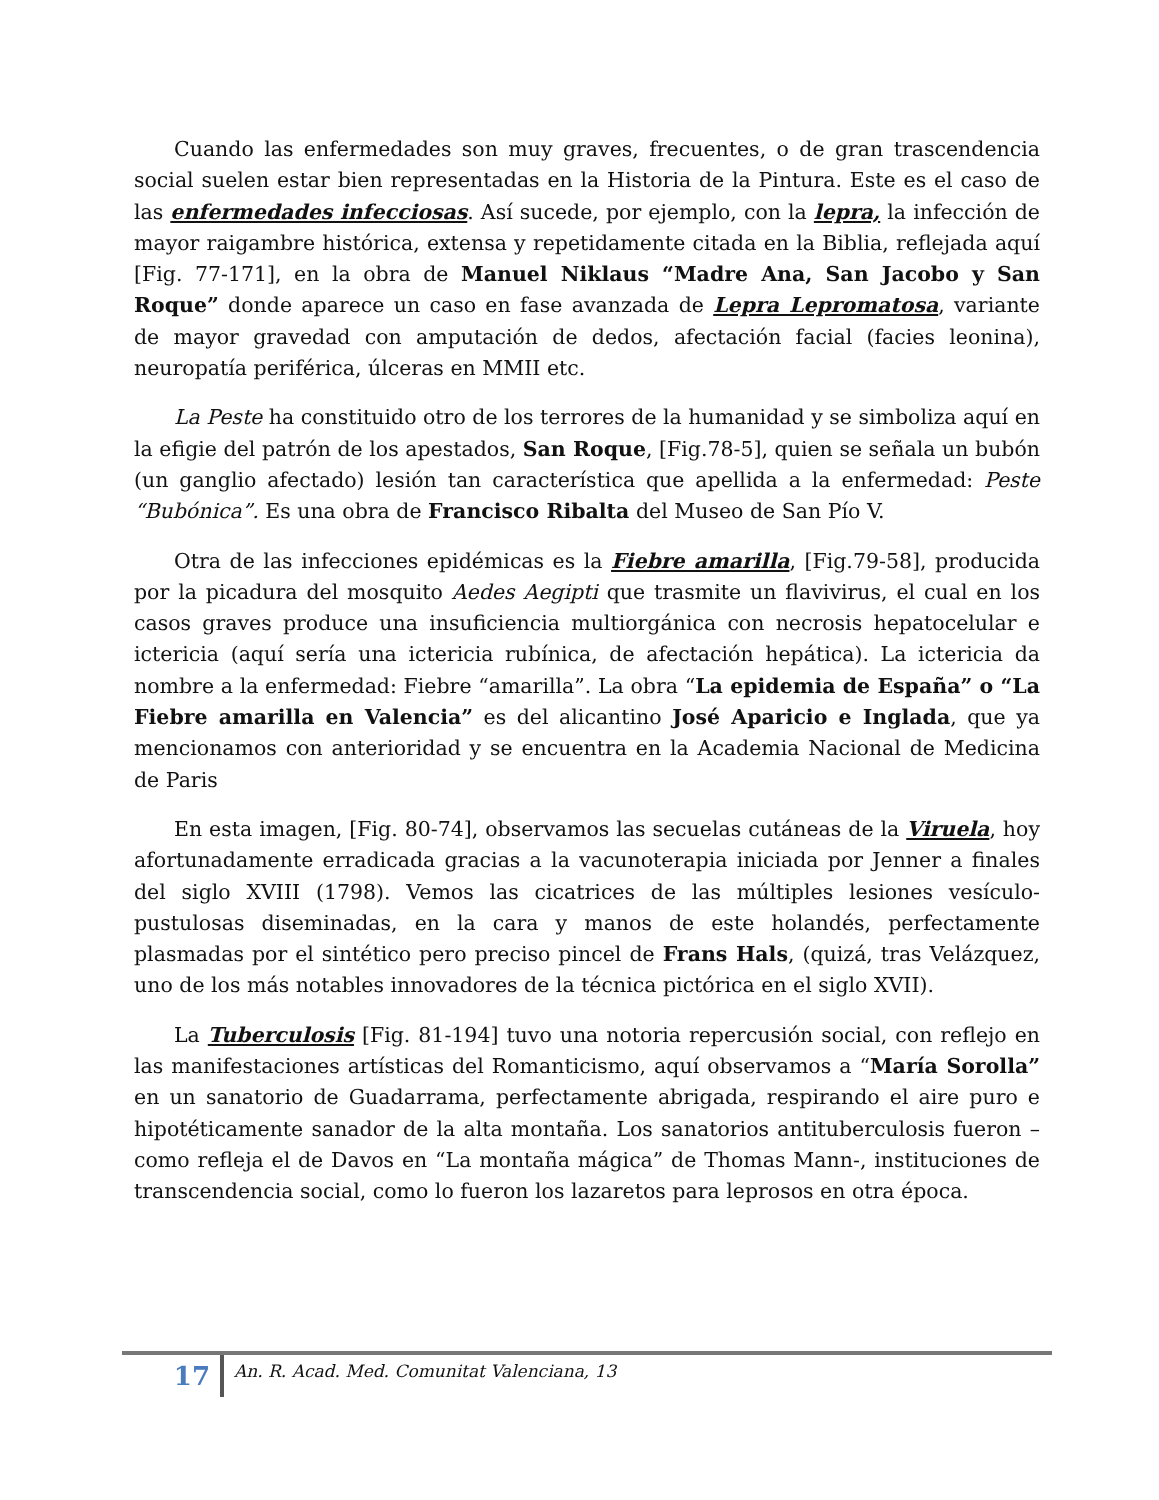Cuando las enfermedades son muy graves, frecuentes, o de gran trascendencia social suelen estar bien representadas en la Historia de la Pintura. Este es el caso de las enfermedades infecciosas. Así sucede, por ejemplo, con la lepra, la infección de mayor raigambre histórica, extensa y repetidamente citada en la Biblia, reflejada aquí [Fig. 77-171], en la obra de Manuel Niklaus “Madre Ana, San Jacobo y San Roque” donde aparece un caso en fase avanzada de Lepra Lepromatosa, variante de mayor gravedad con amputación de dedos, afectación facial (facies leonina), neuropatía periférica, úlceras en MMII etc.
La Peste ha constituido otro de los terrores de la humanidad y se simboliza aquí en la efigie del patrón de los apestados, San Roque, [Fig.78-5], quien se señala un bubón (un ganglio afectado) lesión tan característica que apellida a la enfermedad: Peste “Bubónica”. Es una obra de Francisco Ribalta del Museo de San Pío V.
Otra de las infecciones epidémicas es la Fiebre amarilla, [Fig.79-58], producida por la picadura del mosquito Aedes Aegipti que trasmite un flavivirus, el cual en los casos graves produce una insuficiencia multiorgánica con necrosis hepatocelular e ictericia (aquí sería una ictericia rubínica, de afectación hepática). La ictericia da nombre a la enfermedad: Fiebre “amarilla”. La obra “La epidemia de España” o “La Fiebre amarilla en Valencia” es del alicantino José Aparicio e Inglada, que ya mencionamos con anterioridad y se encuentra en la Academia Nacional de Medicina de Paris
En esta imagen, [Fig. 80-74], observamos las secuelas cutáneas de la Viruela, hoy afortunadamente erradicada gracias a la vacunoterapia iniciada por Jenner a finales del siglo XVIII (1798). Vemos las cicatrices de las múltiples lesiones vesículo-pustulosas diseminadas, en la cara y manos de este holandés, perfectamente plasmadas por el sintético pero preciso pincel de Frans Hals, (quizá, tras Velázquez, uno de los más notables innovadores de la técnica pictórica en el siglo XVII).
La Tuberculosis [Fig. 81-194] tuvo una notoria repercusión social, con reflejo en las manifestaciones artísticas del Romanticismo, aquí observamos a “María Sorolla” en un sanatorio de Guadarrama, perfectamente abrigada, respirando el aire puro e hipotéticamente sanador de la alta montaña. Los sanatorios antituberculosis fueron –como refleja el de Davos en “La montaña mágica” de Thomas Mann-, instituciones de transcendencia social, como lo fueron los lazaretos para leprosos en otra época.
17
An. R. Acad. Med. Comunitat Valenciana, 13